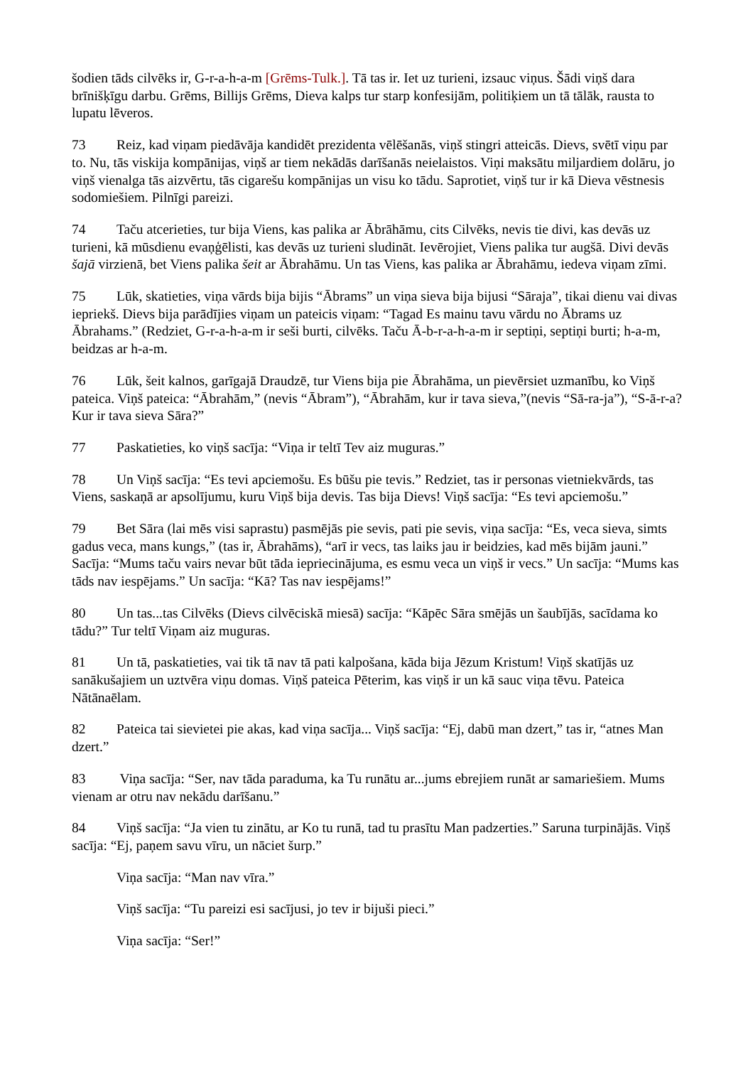šodien tāds cilvēks ir, G-r-a-h-a-m [Grēms-Tulk.]. Tā tas ir. Iet uz turieni, izsauc viņus. Šādi viņš dara brīnišķīgu darbu. Grēms, Billijs Grēms, Dieva kalps tur starp konfesijām, politiķiem un tā tālāk, rausta to lupatu lēveros.
73 Reiz, kad viņam piedāvāja kandidēt prezidenta vēlēšanās, viņš stingri atteicās. Dievs, svētī viņu par to. Nu, tās viskija kompānijas, viņš ar tiem nekādās darīšanās neielaistos. Viņi maksātu miljardiem dolāru, jo viņš vienalga tās aizvērtu, tās cigarešu kompānijas un visu ko tādu. Saprotiet, viņš tur ir kā Dieva vēstnesis sodomiešiem. Pilnīgi pareizi.
74 Taču atcerieties, tur bija Viens, kas palika ar Ābrāhāmu, cits Cilvēks, nevis tie divi, kas devās uz turieni, kā mūsdienu evaņģēlisti, kas devās uz turieni sludināt. Ievērojiet, Viens palika tur augšā. Divi devās šajā virzienā, bet Viens palika šeit ar Ābrahāmu. Un tas Viens, kas palika ar Ābrahāmu, iedeva viņam zīmi.
75 Lūk, skatieties, viņa vārds bija bijis “Ābrams” un viņa sieva bija bijusi “Sāraja”, tikai dienu vai divas iepriekš. Dievs bija parādījies viņam un pateicis viņam: “Tagad Es mainu tavu vārdu no Ābrams uz Ābrahams.” (Redziet, G-r-a-h-a-m ir seši burti, cilvēks. Taču Ā-b-r-a-h-a-m ir septiņi, septiņi burti; h-a-m, beidzas ar h-a-m.
76 Lūk, šeit kalnos, garīgajā Draudzē, tur Viens bija pie Ābrahāma, un pievērsiet uzmanību, ko Viņš pateica. Viņš pateica: “Ābrahām,” (nevis “Ābram”), “Ābrahām, kur ir tava sieva,”(nevis “Sā-ra-ja”), “S-ā-r-a? Kur ir tava sieva Sāra?”
77 Paskatieties, ko viņš sacīja: “Viņa ir teltī Tev aiz muguras.”
78 Un Viņš sacīja: “Es tevi apciemošu. Es būšu pie tevis.” Redziet, tas ir personas vietniekvārds, tas Viens, saskaņā ar apsolījumu, kuru Viņš bija devis. Tas bija Dievs! Viņš sacīja: “Es tevi apciemošu.”
79 Bet Sāra (lai mēs visi saprastu) pasmējās pie sevis, pati pie sevis, viņa sacīja: “Es, veca sieva, simts gadus veca, mans kungs,” (tas ir, Ābrahāms), “arī ir vecs, tas laiks jau ir beidzies, kad mēs bijām jauni.” Sacīja: “Mums taču vairs nevar būt tāda iepriecinājuma, es esmu veca un viņš ir vecs.” Un sacīja: “Mums kas tāds nav iespējams.” Un sacīja: “Kā? Tas nav iespējams!”
80 Un tas...tas Cilvēks (Dievs cilvēciskā miesā) sacīja: “Kāpēc Sāra smējās un šaubījās, sacīdama ko tādu?” Tur teltī Viņam aiz muguras.
81 Un tā, paskatieties, vai tik tā nav tā pati kalpošana, kāda bija Jēzum Kristum! Viņš skatījās uz sanākušajiem un uztvēra viņu domas. Viņš pateica Pēterim, kas viņš ir un kā sauc viņa tēvu. Pateica Nātānaēlam.
82 Pateica tai sievietei pie akas, kad viņa sacīja... Viņš sacīja: “Ej, dabū man dzert,” tas ir, “atnes Man dzert.”
83 Viņa sacīja: “Ser, nav tāda paraduma, ka Tu runātu ar...jums ebrejiem runāt ar samariešiem. Mums vienam ar otru nav nekādu darīšanu.”
84 Viņš sacīja: “Ja vien tu zinātu, ar Ko tu runā, tad tu prasītu Man padzerties.” Saruna turpinājās. Viņš sacīja: “Ej, paņem savu vīru, un nāciet šurp.”
Viņa sacīja: “Man nav vīra.”
Viņš sacīja: “Tu pareizi esi sacījusi, jo tev ir bijuši pieci.”
Viņa sacīja: “Ser!”